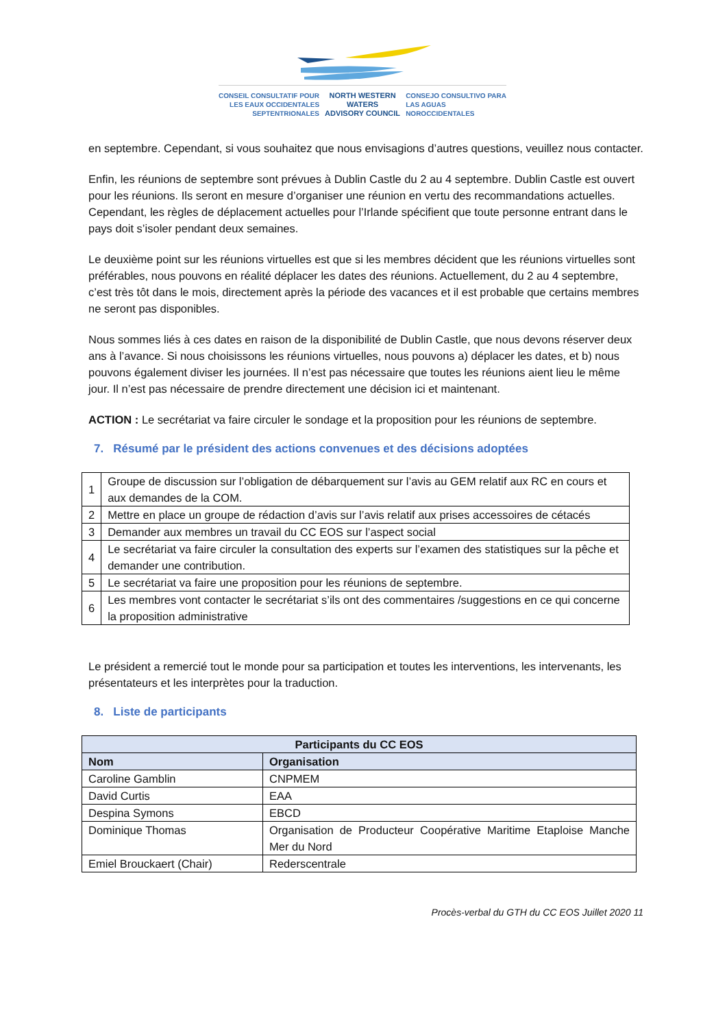CONSEIL CONSULTATIF POUR
LES EAUX OCCIDENTALES
SEPTENTRIONALES
NORTH WESTERN
WATERS
ADVISORY COUNCIL
CONSEJO CONSULTIVO PARA
LAS AGUAS
NOROCCIDENTALES
en septembre. Cependant, si vous souhaitez que nous envisagions d’autres questions, veuillez nous contacter.
Enfin, les réunions de septembre sont prévues à Dublin Castle du 2 au 4 septembre. Dublin Castle est ouvert pour les réunions. Ils seront en mesure d’organiser une réunion en vertu des recommandations actuelles. Cependant, les règles de déplacement actuelles pour l’Irlande spécifient que toute personne entrant dans le pays doit s’isoler pendant deux semaines.
Le deuxième point sur les réunions virtuelles est que si les membres décident que les réunions virtuelles sont préférables, nous pouvons en réalité déplacer les dates des réunions. Actuellement, du 2 au 4 septembre, c’est très tôt dans le mois, directement après la période des vacances et il est probable que certains membres ne seront pas disponibles.
Nous sommes liés à ces dates en raison de la disponibilité de Dublin Castle, que nous devons réserver deux ans à l’avance. Si nous choisissons les réunions virtuelles, nous pouvons a) déplacer les dates, et b) nous pouvons également diviser les journées. Il n’est pas nécessaire que toutes les réunions aient lieu le même jour. Il n’est pas nécessaire de prendre directement une décision ici et maintenant.
ACTION : Le secrétariat va faire circuler le sondage et la proposition pour les réunions de septembre.
7. Résumé par le président des actions convenues et des décisions adoptées
| 1 | Groupe de discussion sur l’obligation de débarquement sur l’avis au GEM relatif aux RC en cours et aux demandes de la COM. |
| 2 | Mettre en place un groupe de rédaction d’avis sur l’avis relatif aux prises accessoires de cétacés |
| 3 | Demander aux membres un travail du CC EOS sur l’aspect social |
| 4 | Le secrétariat va faire circuler la consultation des experts sur l’examen des statistiques sur la pêche et demander une contribution. |
| 5 | Le secrétariat va faire une proposition pour les réunions de septembre. |
| 6 | Les membres vont contacter le secrétariat s’ils ont des commentaires /suggestions en ce qui concerne la proposition administrative |
Le président a remercié tout le monde pour sa participation et toutes les interventions, les intervenants, les présentateurs et les interprètes pour la traduction.
8. Liste de participants
| Participants du CC EOS | |
| --- | --- |
| Nom | Organisation |
| Caroline Gamblin | CNPMEM |
| David Curtis | EAA |
| Despina Symons | EBCD |
| Dominique Thomas | Organisation de Producteur Coopérative Maritime Etaploise Manche Mer du Nord |
| Emiel Brouckaert (Chair) | Rederscentrale |
Procès-verbal du GTH du CC EOS Juillet 2020 11